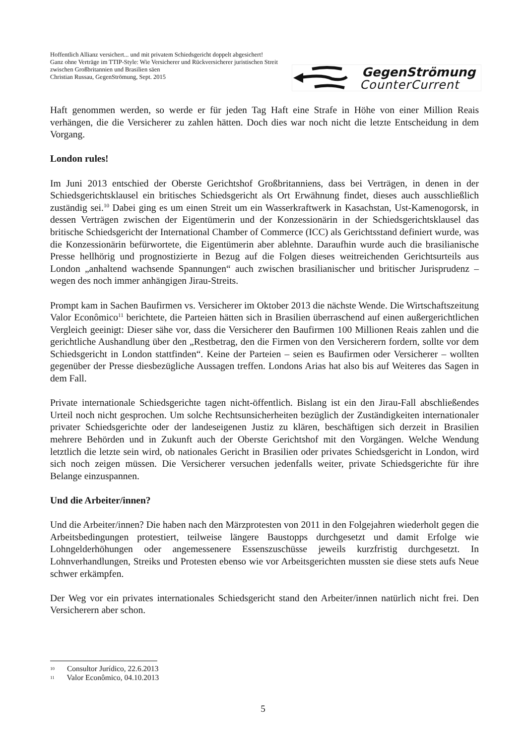Hoffentlich Allianz versichert... und mit privatem Schiedsgericht doppelt abgesichert!
Ganz ohne Verträge im TTIP-Style: Wie Versicherer und Rückversicherer juristischen Streit zwischen Großbritannien und Brasilien säen
Christian Russau, GegenStrömung, Sept. 2015
GegenStrömung
CounterCurrent
Haft genommen werden, so werde er für jeden Tag Haft eine Strafe in Höhe von einer Million Reais verhängen, die die Versicherer zu zahlen hätten. Doch dies war noch nicht die letzte Entscheidung in dem Vorgang.
London rules!
Im Juni 2013 entschied der Oberste Gerichtshof Großbritanniens, dass bei Verträgen, in denen in der Schiedsgerichtsklausel ein britisches Schiedsgericht als Ort Erwähnung findet, dieses auch ausschließlich zuständig sei.<sup>10</sup> Dabei ging es um einen Streit um ein Wasserkraftwerk in Kasachstan, Ust-Kamenogorsk, in dessen Verträgen zwischen der Eigentümerin und der Konzessionärin in der Schiedsgerichtsklausel das britische Schiedsgericht der International Chamber of Commerce (ICC) als Gerichtsstand definiert wurde, was die Konzessionärin befürwortete, die Eigentümerin aber ablehnte. Daraufhin wurde auch die brasilianische Presse hellhörig und prognostizierte in Bezug auf die Folgen dieses weitreichenden Gerichtsurteils aus London „anhaltend wachsende Spannungen“ auch zwischen brasilianischer und britischer Jurisprudenz – wegen des noch immer anhängigen Jirau-Streits.
Prompt kam in Sachen Baufirmen vs. Versicherer im Oktober 2013 die nächste Wende. Die Wirtschaftszeitung Valor Econômico<sup>11</sup> berichtete, die Parteien hätten sich in Brasilien überraschend auf einen außergerichtlichen Vergleich geeinigt: Dieser sähe vor, dass die Versicherer den Baufirmen 100 Millionen Reais zahlen und die gerichtliche Aushandlung über den „Restbetrag, den die Firmen von den Versicherern fordern, sollte vor dem Schiedsgericht in London stattfinden“. Keine der Parteien – seien es Baufirmen oder Versicherer – wollten gegenüber der Presse diesbezügliche Aussagen treffen. Londons Arias hat also bis auf Weiteres das Sagen in dem Fall.
Private internationale Schiedsgerichte tagen nicht-öffentlich. Bislang ist ein den Jirau-Fall abschließendes Urteil noch nicht gesprochen. Um solche Rechtsunsicherheiten bezüglich der Zuständigkeiten internationaler privater Schiedsgerichte oder der landeseigenen Justiz zu klären, beschäftigen sich derzeit in Brasilien mehrere Behörden und in Zukunft auch der Oberste Gerichtshof mit den Vorgängen. Welche Wendung letztlich die letzte sein wird, ob nationales Gericht in Brasilien oder privates Schiedsgericht in London, wird sich noch zeigen müssen. Die Versicherer versuchen jedenfalls weiter, private Schiedsgerichte für ihre Belange einzuspannen.
Und die Arbeiter/innen?
Und die Arbeiter/innen? Die haben nach den Märzprotesten von 2011 in den Folgejahren wiederholt gegen die Arbeitsbedingungen protestiert, teilweise längere Baustopps durchgesetzt und damit Erfolge wie Lohngelderhöhungen oder angemessenere Essenszuschüsse jeweils kurzfristig durchgesetzt. In Lohnverhandlungen, Streiks und Protesten ebenso wie vor Arbeitsgerichten mussten sie diese stets aufs Neue schwer erkämpfen.
Der Weg vor ein privates internationales Schiedsgericht stand den Arbeiter/innen natürlich nicht frei. Den Versicherern aber schon.
10 Consultor Jurídico, 22.6.2013
11 Valor Econômico, 04.10.2013
5